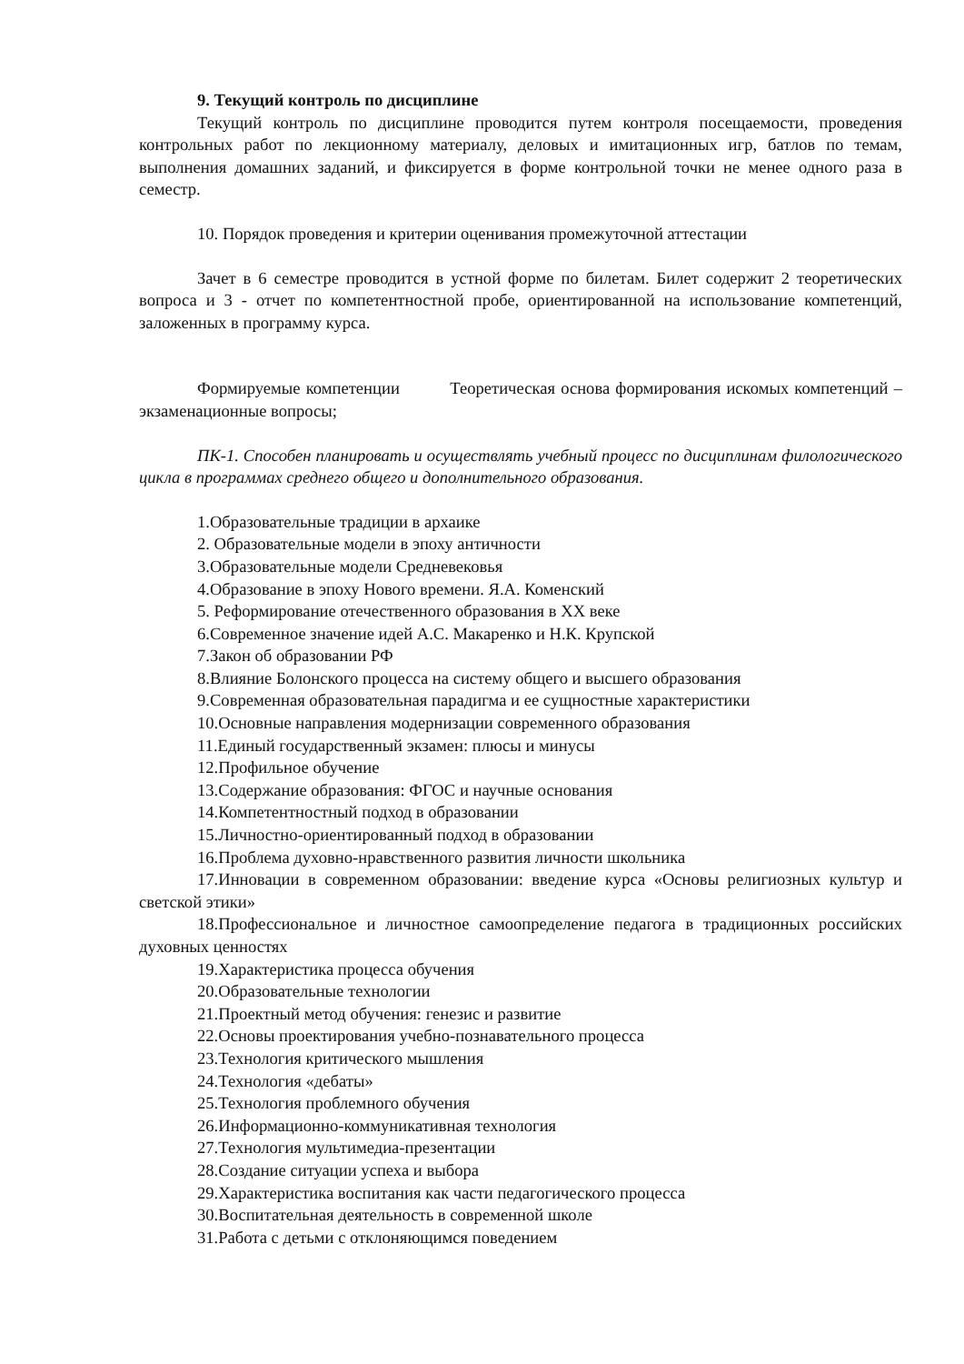9. Текущий контроль по дисциплине
Текущий контроль по дисциплине проводится путем контроля посещаемости, проведения контрольных работ по лекционному материалу, деловых и имитационных игр, батлов по темам, выполнения домашних заданий, и фиксируется в форме контрольной точки не менее одного раза в семестр.
10. Порядок проведения и критерии оценивания промежуточной аттестации
Зачет в 6 семестре проводится в устной форме по билетам. Билет содержит 2 теоретических вопроса и 3 - отчет по компетентностной пробе, ориентированной на использование компетенций, заложенных в программу курса.
Формируемые компетенции Теоретическая основа формирования искомых компетенций – экзаменационные вопросы;
ПК-1. Способен планировать и осуществлять учебный процесс по дисциплинам филологического цикла в программах среднего общего и дополнительного образования.
1.Образовательные традиции в архаике
2. Образовательные модели в эпоху античности
3.Образовательные модели Средневековья
4.Образование в эпоху Нового времени. Я.А. Коменский
5. Реформирование отечественного образования в XX веке
6.Современное значение идей А.С. Макаренко и Н.К. Крупской
7.Закон об образовании РФ
8.Влияние Болонского процесса на систему общего и высшего образования
9.Современная образовательная парадигма и ее сущностные характеристики
10.Основные направления модернизации современного образования
11.Единый государственный экзамен: плюсы и минусы
12.Профильное обучение
13.Содержание образования: ФГОС и научные основания
14.Компетентностный подход в образовании
15.Личностно-ориентированный подход в образовании
16.Проблема духовно-нравственного развития личности школьника
17.Инновации в современном образовании: введение курса «Основы религиозных культур и светской этики»
18.Профессиональное и личностное самоопределение педагога в традиционных российских духовных ценностях
19.Характеристика процесса обучения
20.Образовательные технологии
21.Проектный метод обучения: генезис и развитие
22.Основы проектирования учебно-познавательного процесса
23.Технология критического мышления
24.Технология «дебаты»
25.Технология проблемного обучения
26.Информационно-коммуникативная технология
27.Технология мультимедиа-презентации
28.Создание ситуации успеха и выбора
29.Характеристика воспитания как части педагогического процесса
30.Воспитательная деятельность в современной школе
31.Работа с детьми с отклоняющимся поведением